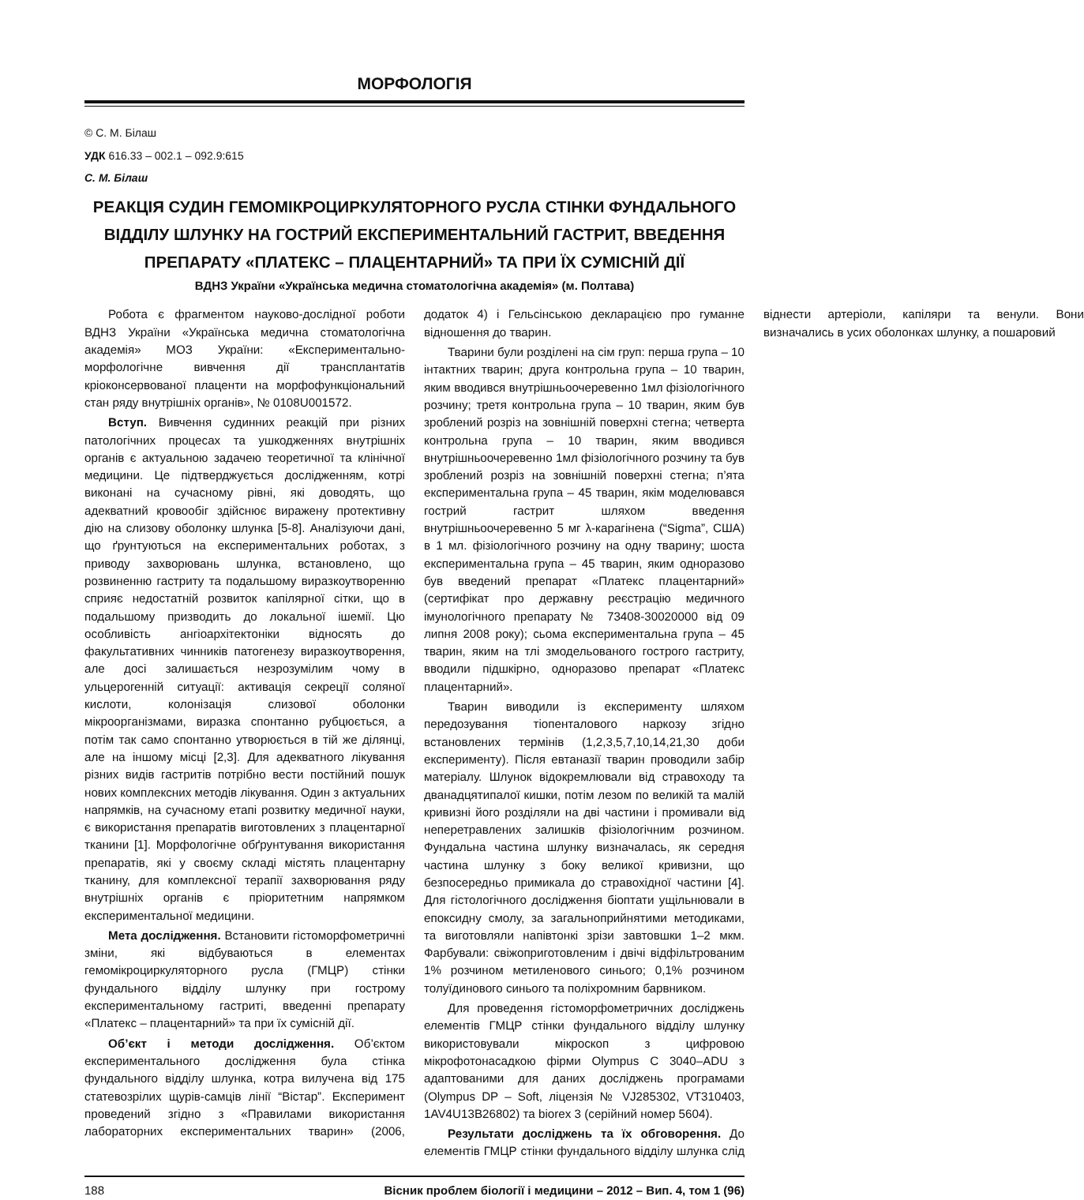МОРФОЛОГІЯ
© С. М. Білаш
УДК 616.33 – 002.1 – 092.9:615
С. М. Білаш
РЕАКЦІЯ СУДИН ГЕМОМІКРОЦИРКУЛЯТОРНОГО РУСЛА СТІНКИ ФУНДАЛЬНОГО ВІДДІЛУ ШЛУНКУ НА ГОСТРИЙ ЕКСПЕРИМЕНТАЛЬНИЙ ГАСТРИТ, ВВЕДЕННЯ ПРЕПАРАТУ «ПЛАТЕКС – ПЛАЦЕНТАРНИЙ» ТА ПРИ ЇХ СУМІСНІЙ ДІЇ
ВДНЗ України «Українська медична стоматологічна академія» (м. Полтава)
Робота є фрагментом науково-дослідної роботи ВДНЗ України «Українська медична стоматологічна академія» МОЗ України: «Експериментально-морфологічне вивчення дії трансплантатів кріоконсервованої плаценти на морфофункціональний стан ряду внутрішніх органів», № 0108U001572.
Вступ. Вивчення судинних реакцій при різних патологічних процесах та ушкодженнях внутрішніх органів є актуальною задачею теоретичної та клінічної медицини. Це підтверджується дослідженням, котрі виконані на сучасному рівні, які доводять, що адекватний кровообіг здійснює виражену протективну дію на слизову оболонку шлунка [5-8]. Аналізуючи дані, що ґрунтуються на експериментальних роботах, з приводу захворювань шлунка, встановлено, що розвиненню гастриту та подальшому виразкоутворенню сприяє недостатній розвиток капілярної сітки, що в подальшому призводить до локальної ішемії. Цю особливість ангіоархітектоніки відносять до факультативних чинників патогенезу виразкоутворення, але досі залишається незрозумілим чому в ульцерогенній ситуації: активація секреції соляної кислоти, колонізація слизової оболонки мікроорганізмами, виразка спонтанно рубцюється, а потім так само спонтанно утворюється в тій же ділянці, але на іншому місці [2,3]. Для адекватного лікування різних видів гастритів потрібно вести постійний пошук нових комплексних методів лікування. Один з актуальних напрямків, на сучасному етапі розвитку медичної науки, є використання препаратів виготовлених з плацентарної тканини [1]. Морфологічне обґрунтування використання препаратів, які у своєму складі містять плацентарну тканину, для комплексної терапії захворювання ряду внутрішніх органів є пріоритетним напрямком експериментальної медицини.
Мета дослідження. Встановити гістоморфометричні зміни, які відбуваються в елементах гемомікроциркуляторного русла (ГМЦР) стінки фундального відділу шлунку при гострому експериментальному гастриті, введенні препарату «Платекс – плацентарний» та при їх сумісній дії.
Об’єкт і методи дослідження. Об’єктом експериментального дослідження була стінка фундального відділу шлунка, котра вилучена від 175 статевозрілих щурів-самців лінії “Вістар”. Експеримент проведений згідно з «Правилами використання лабораторних експериментальних тварин» (2006, додаток 4) і Гельсінською декларацією про гуманне відношення до тварин.
Тварини були розділені на сім груп: перша група – 10 інтактних тварин; друга контрольна група – 10 тварин, яким вводився внутрішньоочеревенно 1мл фізіологічного розчину; третя контрольна група – 10 тварин, яким був зроблений розріз на зовнішній поверхні стегна; четверта контрольна група – 10 тварин, яким вводився внутрішньоочеревенно 1мл фізіологічного розчину та був зроблений розріз на зовнішній поверхні стегна; п’ята експериментальна група – 45 тварин, якім моделювався гострий гастрит шляхом введення внутрішньоочеревенно 5 мг λ-карагінена (“Sigma”, США) в 1 мл. фізіологічного розчину на одну тварину; шоста експериментальна група – 45 тварин, яким одноразово був введений препарат «Платекс плацентарний» (сертифікат про державну реєстрацію медичного імунологічного препарату № 73408-30020000 від 09 липня 2008 року); сьома експериментальна група – 45 тварин, яким на тлі змодельованого гострого гастриту, вводили підшкірно, одноразово препарат «Платекс плацентарний».
Тварин виводили із експерименту шляхом передозування тіопенталового наркозу згідно встановлених термінів (1,2,3,5,7,10,14,21,30 доби експерименту). Після евтаназії тварин проводили забір матеріалу. Шлунок відокремлювали від стравоходу та дванадцятипалої кишки, потім лезом по великій та малій кривизні його розділяли на дві частини і промивали від неперетравлених залишків фізіологічним розчином. Фундальна частина шлунку визначалась, як середня частина шлунку з боку великої кривизни, що безпосередньо примикала до стравохідної частини [4]. Для гістологічного дослідження біоптати ущільнювали в епоксидну смолу, за загальноприйнятими методиками, та виготовляли напівтонкі зрізи завтовшки 1–2 мкм. Фарбували: свіжоприготовленим і двічі відфільтрованим 1% розчином метиленового синього; 0,1% розчином толуїдинового синього та поліхромним барвником.
Для проведення гістоморфометричних досліджень елементів ГМЦР стінки фундального відділу шлунку використовували мікроскоп з цифровою мікрофотонасадкою фірми Olympus C 3040–ADU з адаптованими для даних досліджень програмами (Olympus DP – Soft, ліцензія № VJ285302, VT310403, 1AV4U13B26802) та biorex 3 (серійний номер 5604).
Результати досліджень та їх обговорення. До елементів ГМЦР стінки фундального відділу шлунка слід віднести артеріоли, капіляри та венули. Вони визначались в усих оболонках шлунку, а пошаровий
188 Вісник проблем біології і медицини – 2012 – Вип. 4, том 1 (96)